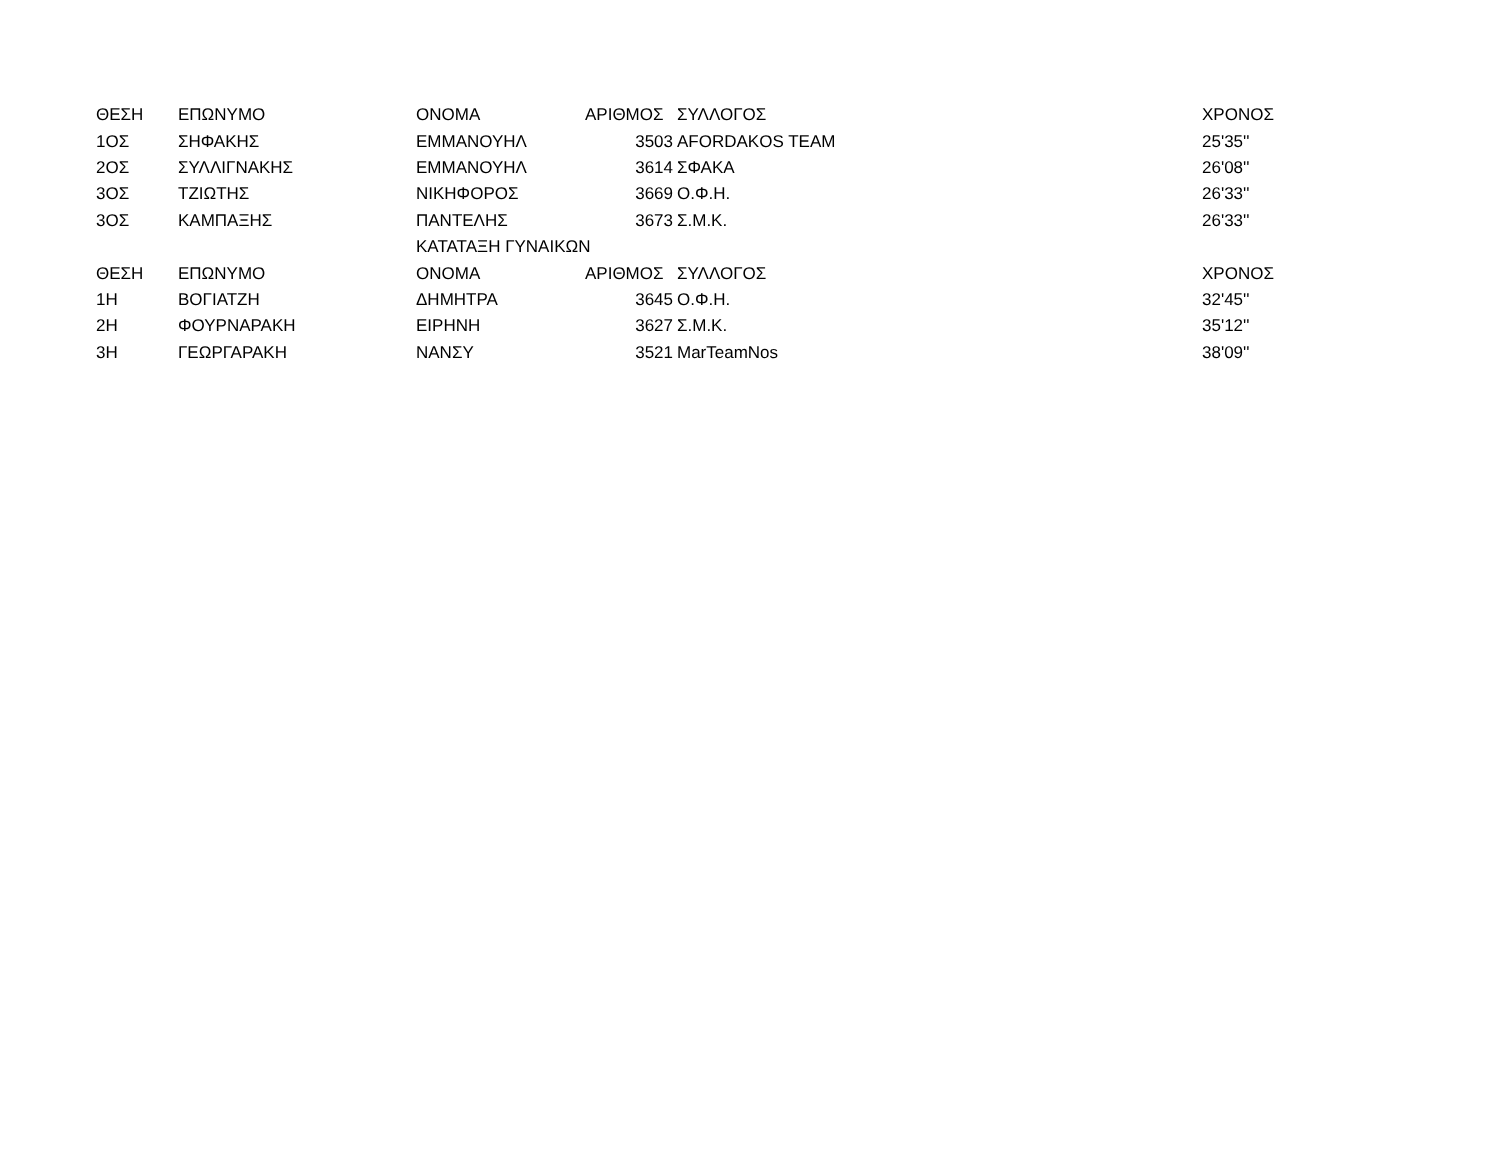| ΘΕΣΗ | ΕΠΩΝΥΜΟ | ΟΝΟΜΑ | ΑΡΙΘΜΟΣ | ΣΥΛΛΟΓΟΣ | ΧΡΟΝΟΣ |
| 1ΟΣ | ΣΗΦΑΚΗΣ | ΕΜΜΑΝΟΥΗΛ | 3503 | AFORDAKOS TEAM | 25'35'' |
| 2ΟΣ | ΣΥΛΛΙΓΝΑΚΗΣ | ΕΜΜΑΝΟΥΗΛ | 3614 | ΣΦΑΚΑ | 26'08'' |
| 3ΟΣ | ΤΖΙΩΤΗΣ | ΝΙΚΗΦΟΡΟΣ | 3669 | Ο.Φ.Η. | 26'33'' |
| 3ΟΣ | ΚΑΜΠΑΞΗΣ | ΠΑΝΤΕΛΗΣ | 3673 | Σ.Μ.Κ. | 26'33'' |
| | | ΚΑΤΑΤΑΞΗ ΓΥΝΑΙΚΩΝ | | | |
| ΘΕΣΗ | ΕΠΩΝΥΜΟ | ΟΝΟΜΑ | ΑΡΙΘΜΟΣ | ΣΥΛΛΟΓΟΣ | ΧΡΟΝΟΣ |
| 1Η | ΒΟΓΙΑΤΖΗ | ΔΗΜΗΤΡΑ | 3645 | Ο.Φ.Η. | 32'45'' |
| 2Η | ΦΟΥΡΝΑΡΑΚΗ | ΕΙΡΗΝΗ | 3627 | Σ.Μ.Κ. | 35'12'' |
| 3Η | ΓΕΩΡΓΑΡΑΚΗ | ΝΑΝΣΥ | 3521 | MarTeamNos | 38'09'' |